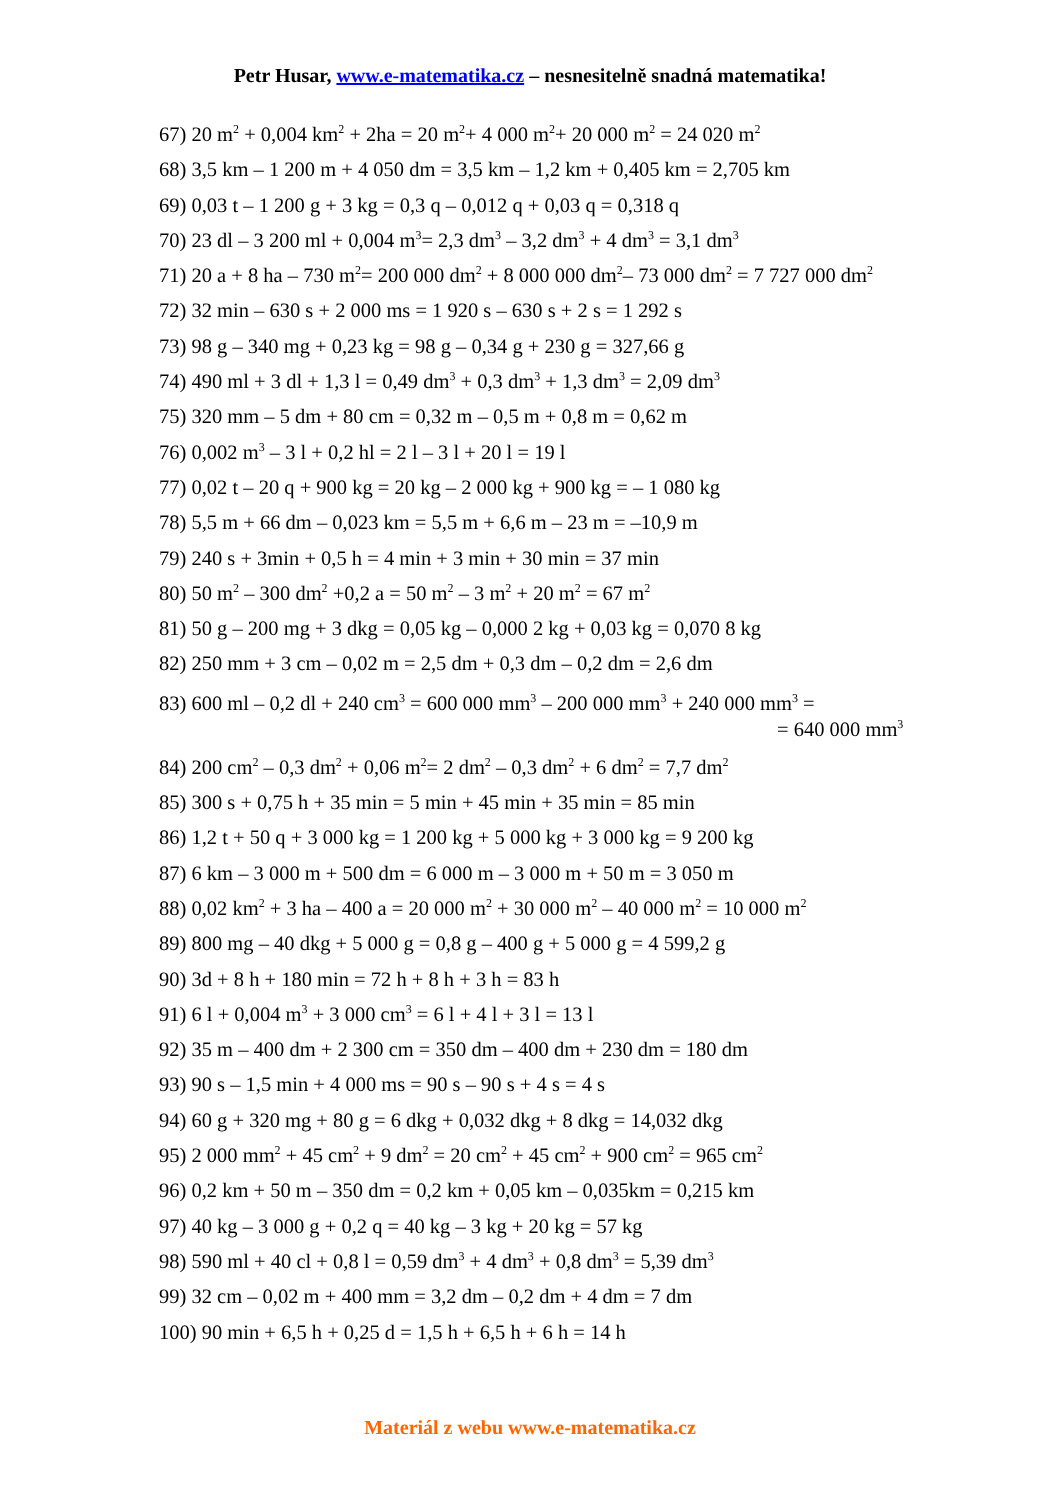Petr Husar, www.e-matematika.cz – nesnesitelně snadná matematika!
67) 20 m<sup>2</sup> + 0,004 km<sup>2</sup> + 2ha = 20 m<sup>2</sup>+ 4 000 m<sup>2</sup>+ 20 000 m<sup>2</sup> = 24 020 m<sup>2</sup>
68) 3,5 km – 1 200 m + 4 050 dm = 3,5 km – 1,2 km + 0,405 km = 2,705 km
69) 0,03 t – 1 200 g + 3 kg = 0,3 q – 0,012 q + 0,03 q = 0,318 q
70) 23 dl – 3 200 ml + 0,004 m<sup>3</sup>= 2,3 dm<sup>3</sup> – 3,2 dm<sup>3</sup> + 4 dm<sup>3</sup> = 3,1 dm<sup>3</sup>
71) 20 a + 8 ha – 730 m<sup>2</sup>= 200 000 dm<sup>2</sup> + 8 000 000 dm<sup>2</sup>– 73 000 dm<sup>2</sup> = 7 727 000 dm<sup>2</sup>
72) 32 min – 630 s + 2 000 ms = 1 920 s – 630 s + 2 s = 1 292 s
73) 98 g – 340 mg + 0,23 kg = 98 g – 0,34 g + 230 g = 327,66 g
74) 490 ml + 3 dl + 1,3 l = 0,49 dm<sup>3</sup> + 0,3 dm<sup>3</sup> + 1,3 dm<sup>3</sup> = 2,09 dm<sup>3</sup>
75) 320 mm – 5 dm + 80 cm = 0,32 m – 0,5 m + 0,8 m = 0,62 m
76) 0,002 m<sup>3</sup> – 3 l + 0,2 hl = 2 l – 3 l + 20 l = 19 l
77) 0,02 t – 20 q + 900 kg = 20 kg – 2 000 kg + 900 kg = – 1 080 kg
78) 5,5 m + 66 dm – 0,023 km = 5,5 m + 6,6 m – 23 m = –10,9 m
79) 240 s + 3min + 0,5 h = 4 min + 3 min + 30 min = 37 min
80) 50 m<sup>2</sup> – 300 dm<sup>2</sup> +0,2 a = 50 m<sup>2</sup> – 3 m<sup>2</sup> + 20 m<sup>2</sup> = 67 m<sup>2</sup>
81) 50 g – 200 mg + 3 dkg = 0,05 kg – 0,000 2 kg + 0,03 kg = 0,070 8 kg
82) 250 mm + 3 cm – 0,02 m = 2,5 dm + 0,3 dm – 0,2 dm = 2,6 dm
83) 600 ml – 0,2 dl + 240 cm<sup>3</sup> = 600 000 mm<sup>3</sup> – 200 000 mm<sup>3</sup> + 240 000 mm<sup>3</sup> =
= 640 000 mm<sup>3</sup>
84) 200 cm<sup>2</sup> – 0,3 dm<sup>2</sup> + 0,06 m<sup>2</sup>= 2 dm<sup>2</sup> – 0,3 dm<sup>2</sup> + 6 dm<sup>2</sup> = 7,7 dm<sup>2</sup>
85) 300 s + 0,75 h + 35 min = 5 min + 45 min + 35 min = 85 min
86) 1,2 t + 50 q + 3 000 kg = 1 200 kg + 5 000 kg + 3 000 kg = 9 200 kg
87) 6 km – 3 000 m + 500 dm = 6 000 m – 3 000 m + 50 m = 3 050 m
88) 0,02 km<sup>2</sup> + 3 ha – 400 a = 20 000 m<sup>2</sup> + 30 000 m<sup>2</sup> – 40 000 m<sup>2</sup> = 10 000 m<sup>2</sup>
89) 800 mg – 40 dkg + 5 000 g = 0,8 g – 400 g + 5 000 g = 4 599,2 g
90) 3d + 8 h + 180 min = 72 h + 8 h + 3 h = 83 h
91) 6 l + 0,004 m<sup>3</sup> + 3 000 cm<sup>3</sup> = 6 l + 4 l + 3 l = 13 l
92) 35 m – 400 dm + 2 300 cm = 350 dm – 400 dm + 230 dm = 180 dm
93) 90 s – 1,5 min + 4 000 ms = 90 s – 90 s + 4 s = 4 s
94) 60 g + 320 mg + 80 g = 6 dkg + 0,032 dkg + 8 dkg = 14,032 dkg
95) 2 000 mm<sup>2</sup> + 45 cm<sup>2</sup> + 9 dm<sup>2</sup> = 20 cm<sup>2</sup> + 45 cm<sup>2</sup> + 900 cm<sup>2</sup> = 965 cm<sup>2</sup>
96) 0,2 km + 50 m – 350 dm = 0,2 km + 0,05 km – 0,035km = 0,215 km
97) 40 kg – 3 000 g + 0,2 q = 40 kg – 3 kg + 20 kg = 57 kg
98) 590 ml + 40 cl + 0,8 l = 0,59 dm<sup>3</sup> + 4 dm<sup>3</sup> + 0,8 dm<sup>3</sup> = 5,39 dm<sup>3</sup>
99) 32 cm – 0,02 m + 400 mm = 3,2 dm – 0,2 dm + 4 dm = 7 dm
100) 90 min + 6,5 h + 0,25 d = 1,5 h + 6,5 h + 6 h = 14 h
Materiál z webu www.e-matematika.cz